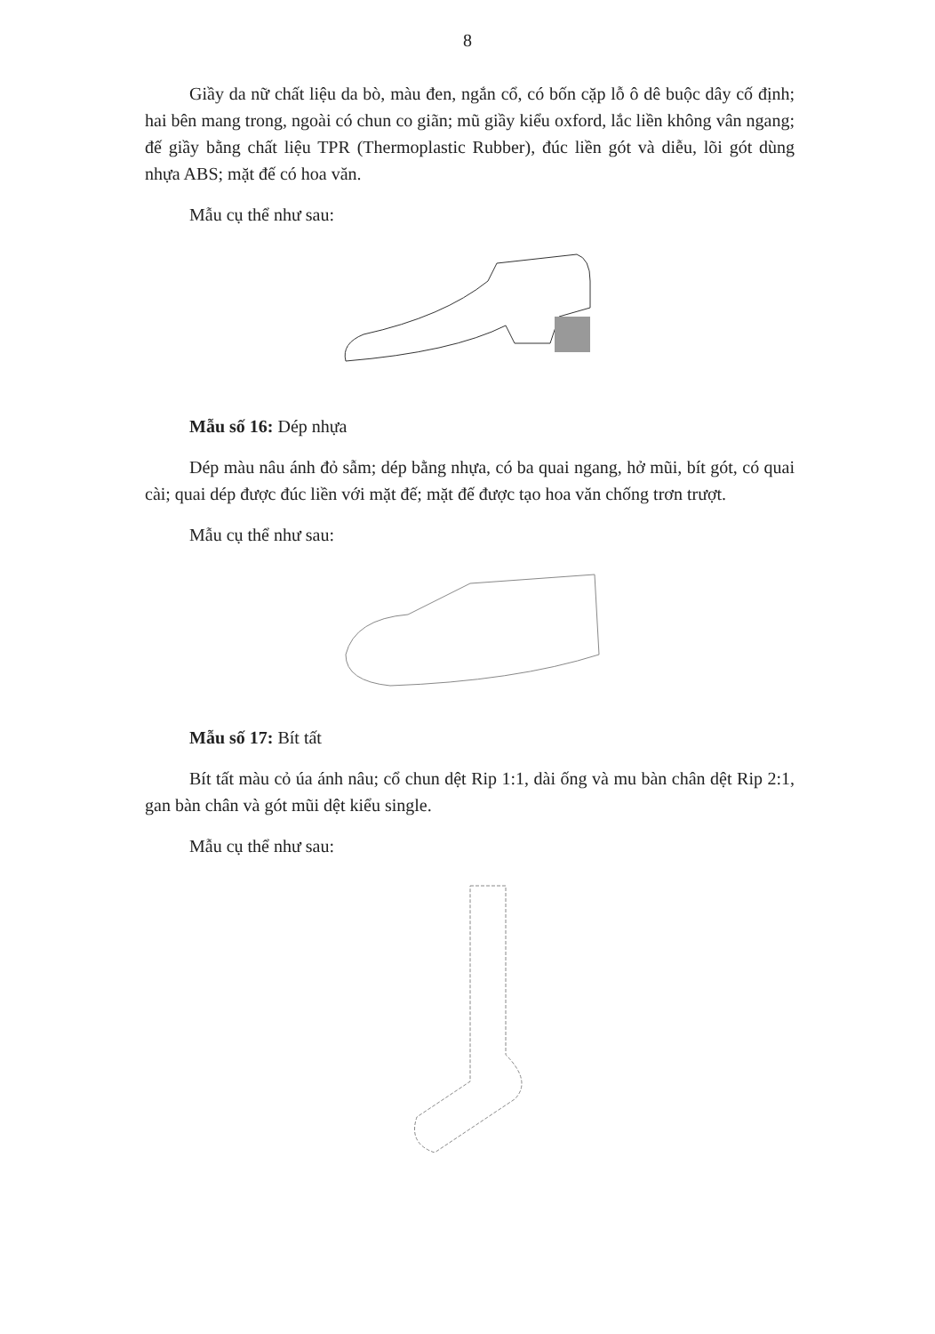8
Giầy da nữ chất liệu da bò, màu đen, ngắn cổ, có bốn cặp lỗ ô dê buộc dây cố định; hai bên mang trong, ngoài có chun co giãn; mũ giầy kiểu oxford, lắc liền không vân ngang; đế giầy bằng chất liệu TPR (Thermoplastic Rubber), đúc liền gót và diễu, lõi gót dùng nhựa ABS; mặt đế có hoa văn.
Mẫu cụ thể như sau:
Mẫu số 16: Dép nhựa
Dép màu nâu ánh đỏ sẫm; dép bằng nhựa, có ba quai ngang, hở mũi, bít gót, có quai cài; quai dép được đúc liền với mặt đế; mặt đế được tạo hoa văn chống trơn trượt.
Mẫu cụ thể như sau:
Mẫu số 17: Bít tất
Bít tất màu cỏ úa ánh nâu; cổ chun dệt Rip 1:1, dài ống và mu bàn chân dệt Rip 2:1, gan bàn chân và gót mũi dệt kiểu single.
Mẫu cụ thể như sau: